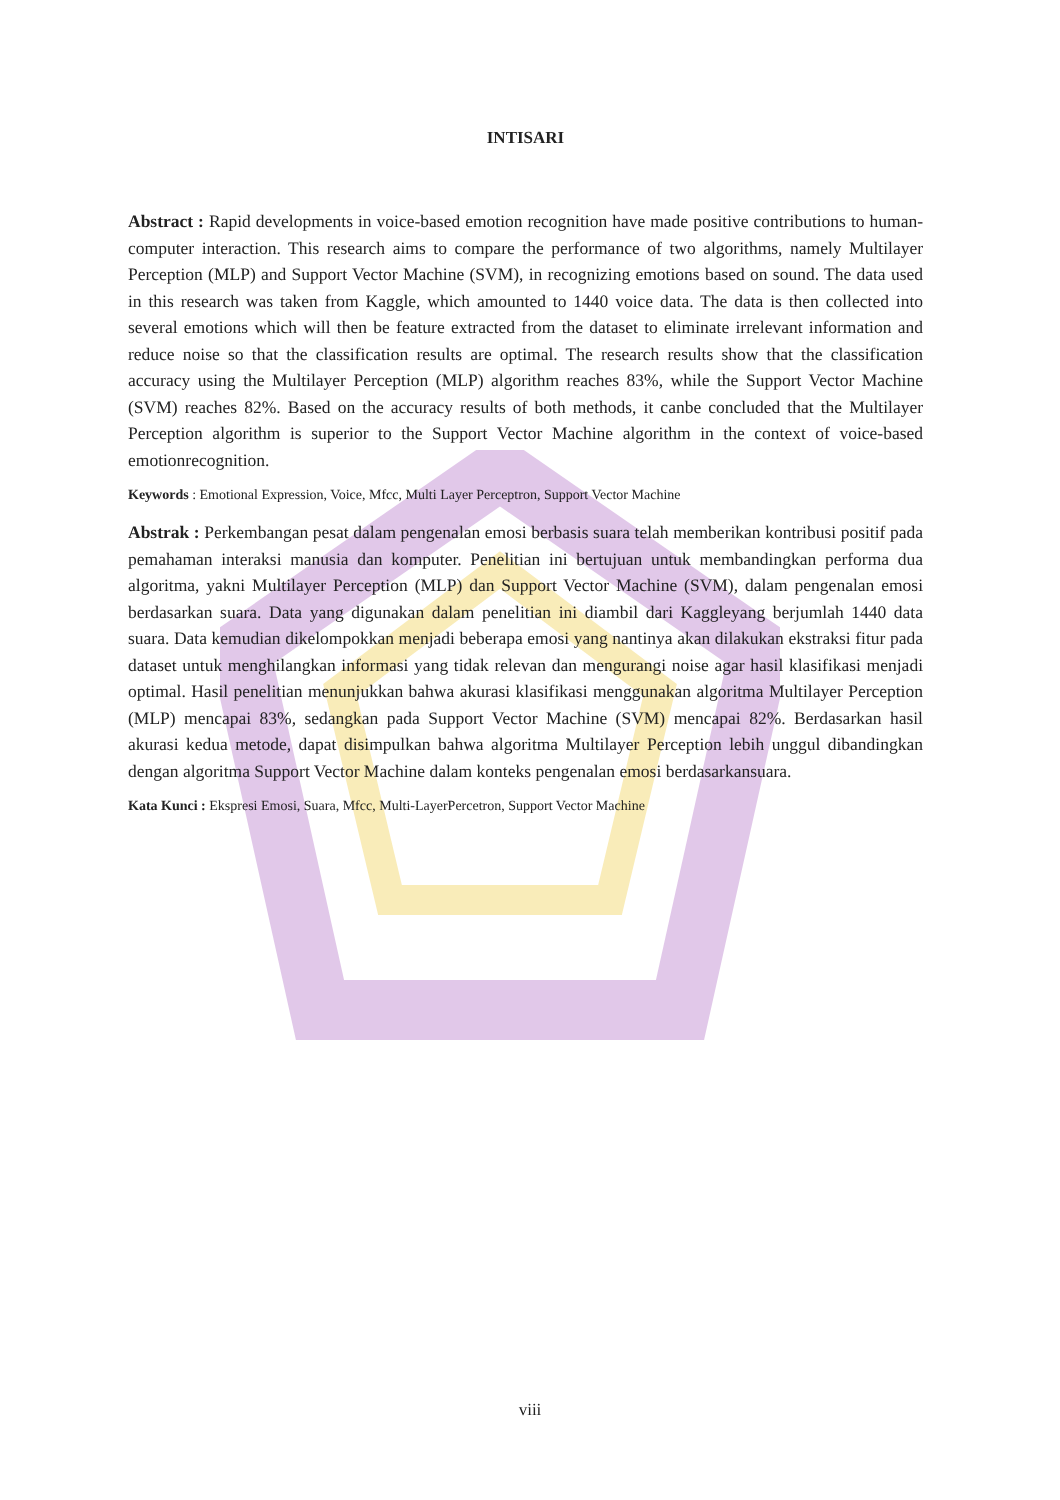INTISARI
Abstract : Rapid developments in voice-based emotion recognition have made positive contributions to human-computer interaction. This research aims to compare the performance of two algorithms, namely Multilayer Perception (MLP) and Support Vector Machine (SVM), in recognizing emotions based on sound. The data used in this research was taken from Kaggle, which amounted to 1440 voice data. The data is then collected into several emotions which will then be feature extracted from the dataset to eliminate irrelevant information and reduce noise so that the classification results are optimal. The research results show that the classification accuracy using the Multilayer Perception (MLP) algorithm reaches 83%, while the Support Vector Machine (SVM) reaches 82%. Based on the accuracy results of both methods, it canbe concluded that the Multilayer Perception algorithm is superior to the Support Vector Machine algorithm in the context of voice-based emotionrecognition.
Keywords : Emotional Expression, Voice, Mfcc, Multi Layer Perceptron, Support Vector Machine
Abstrak : Perkembangan pesat dalam pengenalan emosi berbasis suara telah memberikan kontribusi positif pada pemahaman interaksi manusia dan komputer. Penelitian ini bertujuan untuk membandingkan performa dua algoritma, yakni Multilayer Perception (MLP) dan Support Vector Machine (SVM), dalam pengenalan emosi berdasarkan suara. Data yang digunakan dalam penelitian ini diambil dari Kaggleyang berjumlah 1440 data suara. Data kemudian dikelompokkan menjadi beberapa emosi yang nantinya akan dilakukan ekstraksi fitur pada dataset untuk menghilangkan informasi yang tidak relevan dan mengurangi noise agar hasil klasifikasi menjadi optimal. Hasil penelitian menunjukkan bahwa akurasi klasifikasi menggunakan algoritma Multilayer Perception (MLP) mencapai 83%, sedangkan pada Support Vector Machine (SVM) mencapai 82%. Berdasarkan hasil akurasi kedua metode, dapat disimpulkan bahwa algoritma Multilayer Perception lebih unggul dibandingkan dengan algoritma Support Vector Machine dalam konteks pengenalan emosi berdasarkansuara.
Kata Kunci : Ekspresi Emosi, Suara, Mfcc, Multi-LayerPercetron, Support Vector Machine
viii